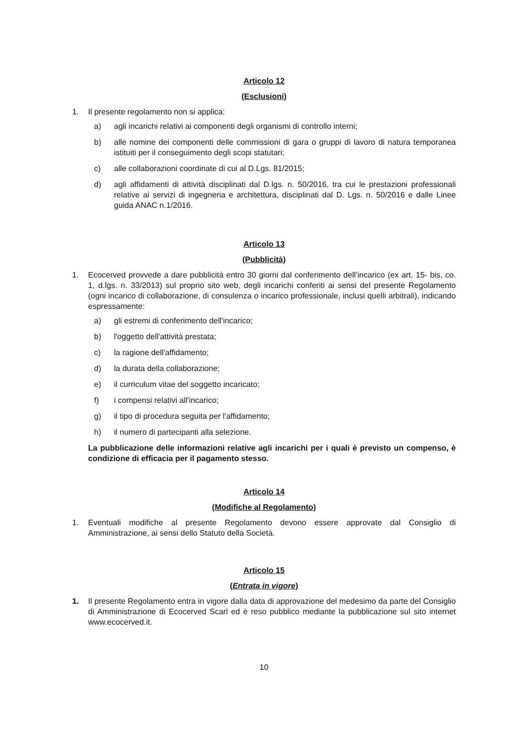Articolo 12
(Esclusioni)
1. Il presente regolamento non si applica:
a) agli incarichi relativi ai componenti degli organismi di controllo interni;
b) alle nomine dei componenti delle commissioni di gara o gruppi di lavoro di natura temporanea istituiti per il conseguimento degli scopi statutari;
c) alle collaborazioni coordinate di cui al D.Lgs. 81/2015;
d) agli affidamenti di attività disciplinati dal D.lgs. n. 50/2016, tra cui le prestazioni professionali relative ai servizi di ingegneria e architettura, disciplinati dal D. Lgs. n. 50/2016 e dalle Linee guida ANAC n.1/2016.
Articolo 13
(Pubblicità)
1. Ecocerved provvede a dare pubblicità entro 30 giorni dal conferimento dell’incarico (ex art. 15- bis, co. 1, d.lgs. n. 33/2013) sul proprio sito web, degli incarichi conferiti ai sensi del presente Regolamento (ogni incarico di collaborazione, di consulenza o incarico professionale, inclusi quelli arbitrali), indicando espressamente:
a) gli estremi di conferimento dell'incarico;
b) l'oggetto dell'attività prestata;
c) la ragione dell'affidamento;
d) la durata della collaborazione;
e) il curriculum vitae del soggetto incaricato;
f) i compensi relativi all'incarico;
g) il tipo di procedura seguita per l'affidamento;
h) il numero di partecipanti alla selezione.
La pubblicazione delle informazioni relative agli incarichi per i quali è previsto un compenso, è condizione di efficacia per il pagamento stesso.
Articolo 14
(Modifiche al Regolamento)
1. Eventuali modifiche al presente Regolamento devono essere approvate dal Consiglio di Amministrazione, ai sensi dello Statuto della Società.
Articolo 15
(Entrata in vigore)
1. Il presente Regolamento entra in vigore dalla data di approvazione del medesimo da parte del Consiglio di Amministrazione di Ecocerved Scarl ed è reso pubblico mediante la pubblicazione sul sito internet www.ecocerved.it.
10